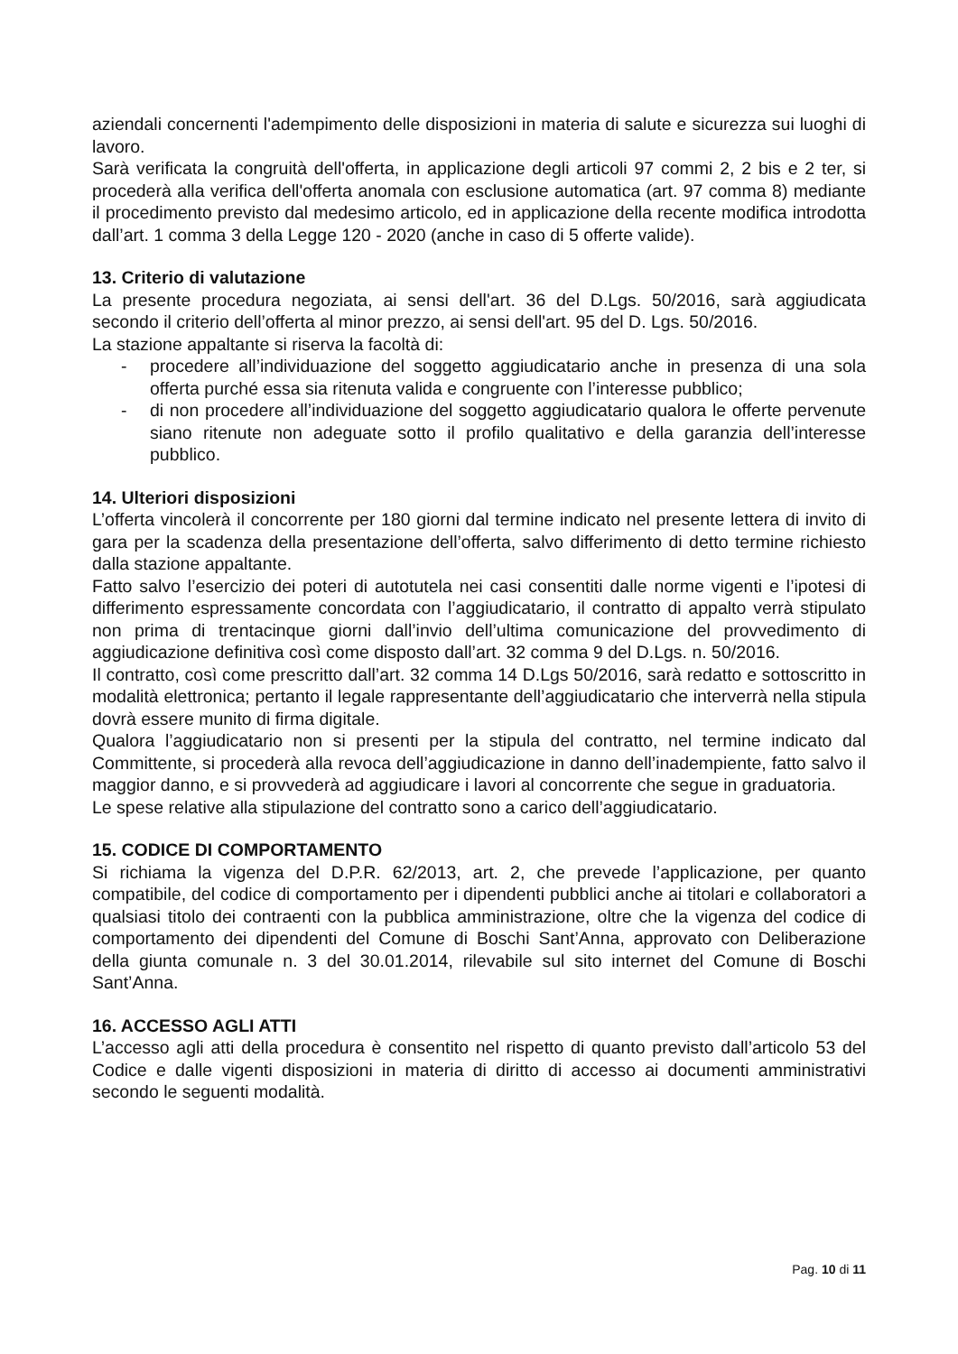aziendali concernenti l'adempimento delle disposizioni in materia di salute e sicurezza sui luoghi di lavoro.
Sarà verificata la congruità dell'offerta, in applicazione degli articoli 97 commi 2, 2 bis e 2 ter, si procederà alla verifica dell'offerta anomala con esclusione automatica (art. 97 comma 8) mediante il procedimento previsto dal medesimo articolo, ed in applicazione della recente modifica introdotta dall’art. 1 comma 3 della Legge 120 - 2020 (anche in caso di 5 offerte valide).
13. Criterio di valutazione
La presente procedura negoziata, ai sensi dell'art. 36 del D.Lgs. 50/2016, sarà aggiudicata secondo il criterio dell’offerta al minor prezzo, ai sensi dell'art. 95 del D. Lgs. 50/2016.
La stazione appaltante si riserva la facoltà di:
- procedere all’individuazione del soggetto aggiudicatario anche in presenza di una sola offerta purché essa sia ritenuta valida e congruente con l’interesse pubblico;
- di non procedere all’individuazione del soggetto aggiudicatario qualora le offerte pervenute siano ritenute non adeguate sotto il profilo qualitativo e della garanzia dell’interesse pubblico.
14. Ulteriori disposizioni
L’offerta vincolerà il concorrente per 180 giorni dal termine indicato nel presente lettera di invito di gara per la scadenza della presentazione dell’offerta, salvo differimento di detto termine richiesto dalla stazione appaltante.
Fatto salvo l’esercizio dei poteri di autotutela nei casi consentiti dalle norme vigenti e l’ipotesi di differimento espressamente concordata con l’aggiudicatario, il contratto di appalto verrà stipulato non prima di trentacinque giorni dall’invio dell’ultima comunicazione del provvedimento di aggiudicazione definitiva così come disposto dall’art. 32 comma 9 del D.Lgs. n. 50/2016.
Il contratto, così come prescritto dall’art. 32 comma 14 D.Lgs 50/2016, sarà redatto e sottoscritto in modalità elettronica; pertanto il legale rappresentante dell’aggiudicatario che interverrà nella stipula dovrà essere munito di firma digitale.
Qualora l’aggiudicatario non si presenti per la stipula del contratto, nel termine indicato dal Committente, si procederà alla revoca dell’aggiudicazione in danno dell’inadempiente, fatto salvo il maggior danno, e si provvederà ad aggiudicare i lavori al concorrente che segue in graduatoria.
Le spese relative alla stipulazione del contratto sono a carico dell’aggiudicatario.
15. CODICE DI COMPORTAMENTO
Si richiama la vigenza del D.P.R. 62/2013, art. 2, che prevede l’applicazione, per quanto compatibile, del codice di comportamento per i dipendenti pubblici anche ai titolari e collaboratori a qualsiasi titolo dei contraenti con la pubblica amministrazione, oltre che la vigenza del codice di comportamento dei dipendenti del Comune di Boschi Sant’Anna, approvato con Deliberazione della giunta comunale n. 3 del 30.01.2014, rilevabile sul sito internet del Comune di Boschi Sant’Anna.
16. ACCESSO AGLI ATTI
L’accesso agli atti della procedura è consentito nel rispetto di quanto previsto dall’articolo 53 del Codice e dalle vigenti disposizioni in materia di diritto di accesso ai documenti amministrativi secondo le seguenti modalità.
Pag. 10 di 11